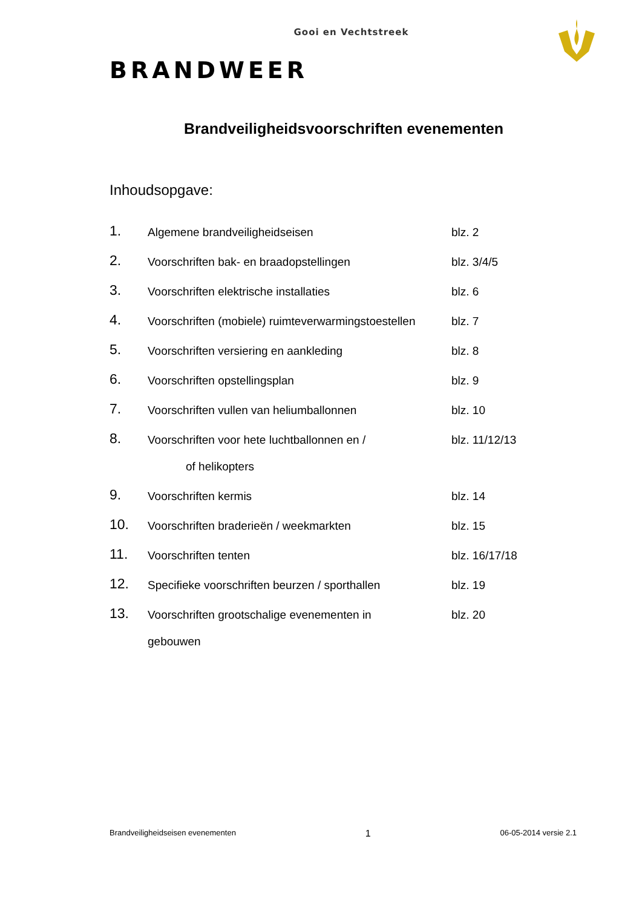Gooi en Vechtstreek
BRANDWEER
Brandveiligheidsvoorschriften evenementen
Inhoudsopgave:
1. Algemene brandveiligheidseisen blz. 2
2. Voorschriften bak- en braadopstellingen blz. 3/4/5
3. Voorschriften elektrische installaties blz. 6
4. Voorschriften (mobiele) ruimteverwarmingstoestellen blz. 7
5. Voorschriften versiering en aankleding blz. 8
6. Voorschriften opstellingsplan blz. 9
7. Voorschriften vullen van heliumballonnen blz. 10
8. Voorschriften voor hete luchtballonnen en / blz. 11/12/13
of helikopters
9. Voorschriften kermis blz. 14
10. Voorschriften braderieën / weekmarkten blz. 15
11. Voorschriften tenten blz. 16/17/18
12. Specifieke voorschriften beurzen / sporthallen blz. 19
13. Voorschriften grootschalige evenementen in blz. 20
gebouwen
Brandveiligheidseisen evenementen 1 06-05-2014 versie 2.1